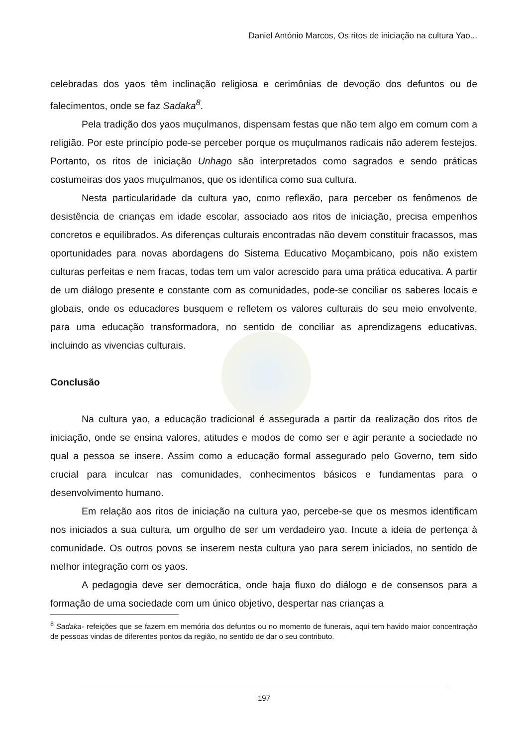Daniel António Marcos, Os ritos de iniciação na cultura Yao...
celebradas dos yaos têm inclinação religiosa e cerimônias de devoção dos defuntos ou de falecimentos, onde se faz Sadaka<sup>8</sup>.
Pela tradição dos yaos muçulmanos, dispensam festas que não tem algo em comum com a religião. Por este princípio pode-se perceber porque os muçulmanos radicais não aderem festejos. Portanto, os ritos de iniciação Unhago são interpretados como sagrados e sendo práticas costumeiras dos yaos muçulmanos, que os identifica como sua cultura.
Nesta particularidade da cultura yao, como reflexão, para perceber os fenômenos de desistência de crianças em idade escolar, associado aos ritos de iniciação, precisa empenhos concretos e equilibrados. As diferenças culturais encontradas não devem constituir fracassos, mas oportunidades para novas abordagens do Sistema Educativo Moçambicano, pois não existem culturas perfeitas e nem fracas, todas tem um valor acrescido para uma prática educativa. A partir de um diálogo presente e constante com as comunidades, pode-se conciliar os saberes locais e globais, onde os educadores busquem e refletem os valores culturais do seu meio envolvente, para uma educação transformadora, no sentido de conciliar as aprendizagens educativas, incluindo as vivencias culturais.
Conclusão
Na cultura yao, a educação tradicional é assegurada a partir da realização dos ritos de iniciação, onde se ensina valores, atitudes e modos de como ser e agir perante a sociedade no qual a pessoa se insere. Assim como a educação formal assegurado pelo Governo, tem sido crucial para inculcar nas comunidades, conhecimentos básicos e fundamentas para o desenvolvimento humano.
Em relação aos ritos de iniciação na cultura yao, percebe-se que os mesmos identificam nos iniciados a sua cultura, um orgulho de ser um verdadeiro yao. Incute a ideia de pertença à comunidade. Os outros povos se inserem nesta cultura yao para serem iniciados, no sentido de melhor integração com os yaos.
A pedagogia deve ser democrática, onde haja fluxo do diálogo e de consensos para a formação de uma sociedade com um único objetivo, despertar nas crianças a
<sup>8</sup> Sadaka- refeições que se fazem em memória dos defuntos ou no momento de funerais, aqui tem havido maior concentração de pessoas vindas de diferentes pontos da região, no sentido de dar o seu contributo.
197